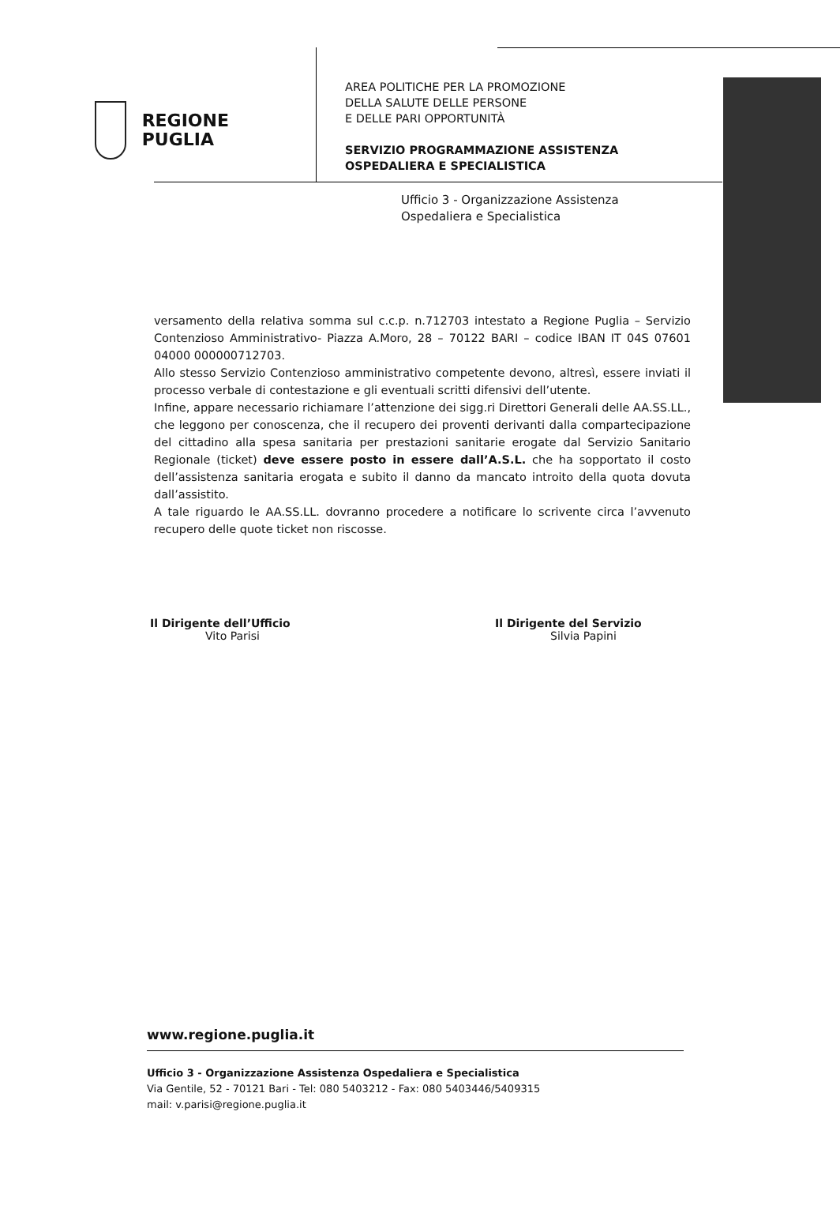REGIONE
PUGLIA
AREA POLITICHE PER LA PROMOZIONE
DELLA SALUTE DELLE PERSONE
E DELLE PARI OPPORTUNITÀ
SERVIZIO PROGRAMMAZIONE ASSISTENZA
OSPEDALIERA E SPECIALISTICA
Ufficio 3 - Organizzazione Assistenza
Ospedaliera e Specialistica
versamento della relativa somma sul c.c.p. n.712703 intestato a Regione Puglia – Servizio Contenzioso Amministrativo- Piazza A.Moro, 28 – 70122 BARI – codice IBAN IT 04S 07601 04000 000000712703.
Allo stesso Servizio Contenzioso amministrativo competente devono, altresì, essere inviati il processo verbale di contestazione e gli eventuali scritti difensivi dell’utente.
Infine, appare necessario richiamare l’attenzione dei sigg.ri Direttori Generali delle AA.SS.LL., che leggono per conoscenza, che il recupero dei proventi derivanti dalla compartecipazione del cittadino alla spesa sanitaria per prestazioni sanitarie erogate dal Servizio Sanitario Regionale (ticket) deve essere posto in essere dall’A.S.L. che ha sopportato il costo dell’assistenza sanitaria erogata e subito il danno da mancato introito della quota dovuta dall’assistito.
A tale riguardo le AA.SS.LL. dovranno procedere a notificare lo scrivente circa l’avvenuto recupero delle quote ticket non riscosse.
Il Dirigente dell’Ufficio
Vito Parisi
Il Dirigente del Servizio
Silvia Papini
www.regione.puglia.it
Ufficio 3 - Organizzazione Assistenza Ospedaliera e Specialistica
Via Gentile, 52 - 70121 Bari - Tel: 080 5403212 - Fax: 080 5403446/5409315
mail: v.parisi@regione.puglia.it